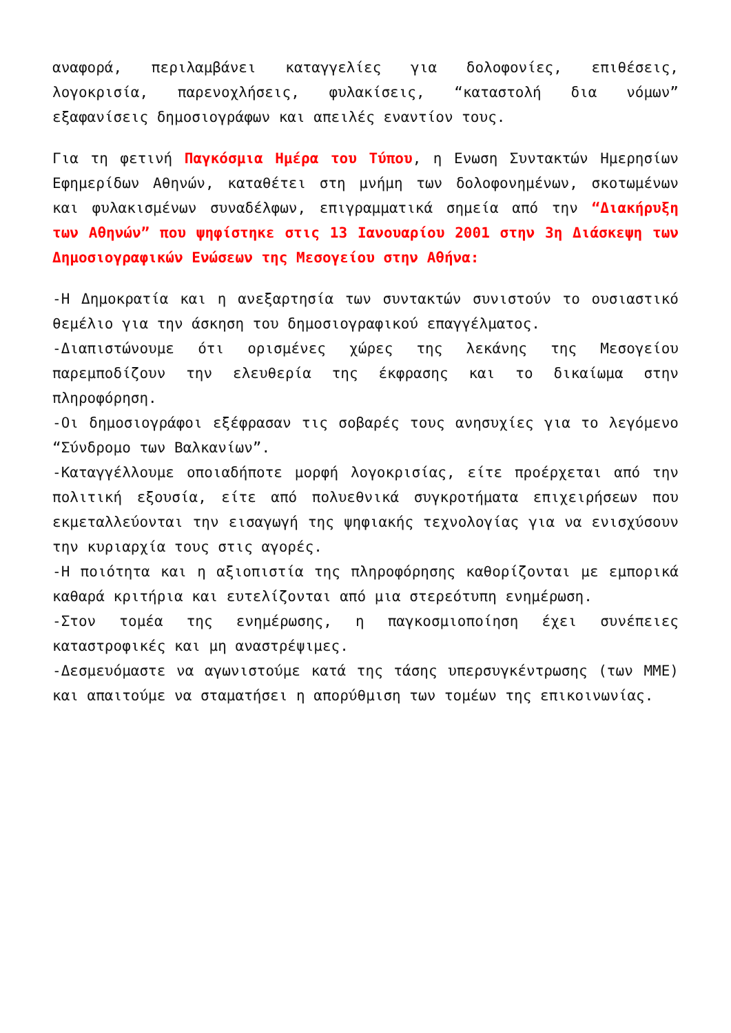αναφορά, περιλαμβάνει καταγγελίες για δολοφονίες, επιθέσεις, λογοκρισία, παρενοχλήσεις, φυλακίσεις, “καταστολή δια νόμων” εξαφανίσεις δημοσιογράφων και απειλές εναντίον τους.
Για τη φετινή Παγκόσμια Ημέρα του Τύπου, η Ενωση Συντακτών Ημερησίων Εφημερίδων Αθηνών, καταθέτει στη μνήμη των δολοφονημένων, σκοτωμένων και φυλακισμένων συναδέλφων, επιγραμματικά σημεία από την “Διακήρυξη των Αθηνών” που ψηφίστηκε στις 13 Ιανουαρίου 2001 στην 3η Διάσκεψη των Δημοσιογραφικών Ενώσεων της Μεσογείου στην Αθήνα:
-Η Δημοκρατία και η ανεξαρτησία των συντακτών συνιστούν το ουσιαστικό θεμέλιο για την άσκηση του δημοσιογραφικού επαγγέλματος.
-Διαπιστώνουμε ότι ορισμένες χώρες της λεκάνης της Μεσογείου παρεμποδίζουν την ελευθερία της έκφρασης και το δικαίωμα στην πληροφόρηση.
-Οι δημοσιογράφοι εξέφρασαν τις σοβαρές τους ανησυχίες για το λεγόμενο “Σύνδρομο των Βαλκανίων”.
-Καταγγέλλουμε οποιαδήποτε μορφή λογοκρισίας, είτε προέρχεται από την πολιτική εξουσία, είτε από πολυεθνικά συγκροτήματα επιχειρήσεων που εκμεταλλεύονται την εισαγωγή της ψηφιακής τεχνολογίας για να ενισχύσουν την κυριαρχία τους στις αγορές.
-Η ποιότητα και η αξιοπιστία της πληροφόρησης καθορίζονται με εμπορικά καθαρά κριτήρια και ευτελίζονται από μια στερεότυπη ενημέρωση.
-Στον τομέα της ενημέρωσης, η παγκοσμιοποίηση έχει συνέπειες καταστροφικές και μη αναστρέψιμες.
-Δεσμευόμαστε να αγωνιστούμε κατά της τάσης υπερσυγκέντρωσης (των ΜΜΕ) και απαιτούμε να σταματήσει η απορύθμιση των τομέων της επικοινωνίας.